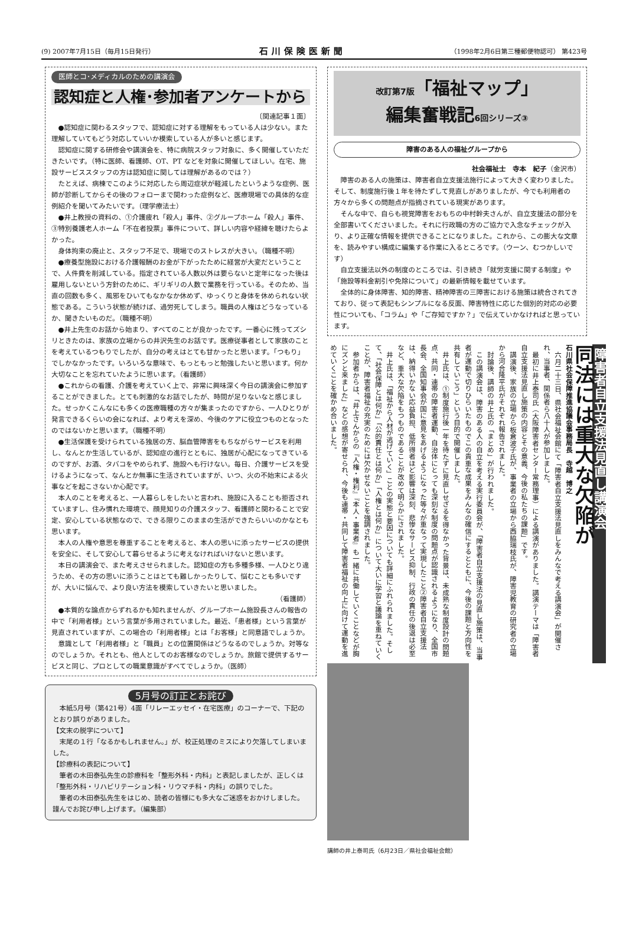(9) 2007年7月15日（毎月15日発行） 石川保険医新聞 （1998年2月6日第三種郵便物認可） 第423号
医師とコ･メディカルのための講演会
認知症と人権･参加者アンケートから
〔関連記事１面〕
●認知症に関わるスタッフで、認知症に対する理解をもっている人は少ない。また理解していてもどう対応していいか模索している人が多いと感じます。
認知症に関する研修会や講演会を、特に病院スタッフ対象に、多く開催していただきたいです。（特に医師、看護師、OT、PT などを対象に開催してほしい。在宅、施設サービススタッフの方は認知症に関しては理解があるのでは？）
たとえば、病棟でこのように対応したら周辺症状が軽減したというような症例、医師が診断してからその後のフォローまで関わった症例など、医療現場での具体的な症例紹介を聞いてみたいです。（理学療法士）
●井上教授の資料の、①介護疲れ「殺人」事件、②グループホーム「殺人」事件、③特別養護老人ホーム「不在者投票」事件について、詳しい内容や経緯を聴けたらよかった。
身体拘束の廃止と、スタッフ不足で、現場でのストレスが大きい。（職種不明）
●療養型施設における介護報酬のお金が下がったために経営が大変だということで、人件費を削減している。指定されている人数以外は要らないと定年になった後は雇用しないという方針のために、ギリギリの人数で業務を行っている。そのため、当直の回数も多く、風邪をひいてもなかなか休めず、ゆっくりと身体を休められない状態である。こういう状態が続けば、過労死してしまう。職員の人権はどうなっているか、聞きたいものだ。（職種不明）
●井上先生のお話から始まり、すべてのことが良かったです。一番心に残ってズシリときたのは、家族の立場からの井沢先生のお話です。医療従事者として家族のことを考えているつもりでしたが、自分の考えはとても甘かったと思います。「つもり」でしかなかったです。いろいろな意味で、もっともっと勉強したいと思います。何か大切なことを忘れていたように思います。（看護師）
●これからの看護、介護を考えていく上で、非常に興味深く今日の講演会に参加することができました。とても刺激的なお話でしたが、時間が足りないなと感じました。せっかくこんなにも多くの医療職種の方々が集まったのですから、一人ひとりが発言できるくらいの会になれば、より考えを深め、今後のケアに役立つものとなったのではないかと思います。（職種不明）
●生活保護を受けられている独居の方、脳血管障害をもちながらサービスを利用し、なんとか生活しているが、認知症の進行とともに、独居が心配になってきているのですが、お酒、タバコをやめられず、施設へも行けない。毎日、介護サービスを受けるようになって、なんとか無事に生活されていますが、いつ、火の不始末による火事などを起こさないか心配です。
本人のことを考えると、一人暮らしをしたいと言われ、施設に入ることも拒否されていますし、住み慣れた環境で、顔見知りの介護スタッフ、看護師と関わることで安定、安心している状態なので、できる限りこのままの生活ができたらいいのかなとも思います。
本人の人権や意思を尊重することを考えると、本人の思いに添ったサービスの提供を安全に、そして安心して暮らせるように考えなければいけないと思います。
本日の講演会で、また考えさせられました。認知症の方も多種多様、一人ひとり違うため、その方の思いに添うことはとても難しかったりして、悩むことも多いですが、大いに悩んで、より良い方法を模索していきたいと思いました。
（看護師）
●本質的な論点からずれるかも知れませんが、グループホーム施設長さんの報告の中で「利用者様」という言葉が多用されていました。最近、「患者様」という言葉が見直されていますが、この場合の「利用者様」とは「お客様」と同意語でしょうか。
意識として「利用者様」と「職員」との位置関係はどうなるのでしょうか。対等なのでしょうか。それとも、他人としてのお客様なのでしょうか。旅館で提供するサービスと同じ、プロとしての職業意識がすべてでしょうか。（医師）
5月号の訂正とお詫び
本紙5月号（第421号）4面「リレーエッセイ・在宅医療」のコーナーで、下記のとおり誤りがありました。
【文末の脱字について】
末尾の１行「なるかもしれません。」が、校正処理のミスにより欠落してしまいました。
【診療科の表記について】
筆者の木田泰弘先生の診療科を「整形外科・内科」と表記しましたが、正しくは「整形外科・リハビリテーション科・リウマチ科・内科」の誤りでした。
筆者の木田泰弘先生をはじめ、読者の皆様にも多大なご迷惑をおかけしました。謹んでお詫び申し上げます。（編集部）
改訂第7版「福祉マップ」
編集奮戦記6回シリーズ③
障害のある人の福祉グループから
社会福祉士　寺本　紀子（金沢市）
障害のある人の施策は、障害者自立支援法施行によって大きく変わりました。そして、制度施行後１年を待たずして見直しがありましたが、今でも利用者の方々から多くの問題点が指摘されている現実があります。
そんな中で、自らも視覚障害をおもちの中村幹夫さんが、自立支援法の部分を全部書いてくださいました。それに行政職の方のご協力で入念なチェックが入り、より正確な情報を提供できることになりました。これから、この膨大な文章を、読みやすい構成に編集する作業に入るところです。（ウーン、むつかしいです）
自立支援法以外の制度のところでは、引き続き「就労支援に関する制度」や「施設等料金割引や免除について」の最新情報を載せています。
全体的に身体障害、知的障害、精神障害の三障害における施策は統合されてきており、従って表記もシンプルになる反面、障害特性に応じた個別的対応の必要性についても、「コラム」や「ご存知ですか？」で伝えていかなければと思っています。
障害者自立支援法見直し講演会
同法には重大な欠陥が
石川県社会保障推進協議会事務局長　寺越　博之
六月二十三日、県社会福祉会館にて「障害者自立支援法見直しをみんなで考える講演会」が開催され、当事者、関係者ら八十人が参加しました。
最初に井上泰司氏（大阪障害者センター常務理事）による講演がありました。講演テーマは「障害者自立支援法見直し施策の内容とその意義、今後の私たちの課題」です。
講演後、家族の立場から板倉波子氏が、事業者の立場から西脇瑞枝氏が、障害児教育の研究者の立場から河合隆平氏がそれぞれ報告されました。
討論後、講師の井上氏の「まとめ」が行われました。
この講演会は、障害のある人の自立を考える実行委員会が、「障害者自立支援法の見直し施策は、当事者が運動で切りひらいたものでこの貴重な成果をみんなの確信にするとともに、今後の課題と方向性を共有していこう」という目的で開催しました。
井上氏は、①制度施行後一年を待たずに見直しせざるを得なかった背景は、未成熟な制度設計の問題点、共同・連帯の障害者運動、自治体にとっても深刻な制度の問題点が認識されるようになり、全国市長会、全国知事会が国に意見をあげるようになった等々が重なって実現したこと②障害者自立支援法は、納得いかない応益負担、低所得者ほど影響は深刻、悲惨なサービス抑制、行政の責任の後退は必至など、重大な欠陥をもつものであることが改めて明らかにされました。
井上氏は、「福祉から人材が逃げていく」ことの実態と要因についても詳細にふれられました。そして、「社会保障とは何か」「公的責任とは何か」「人権とは何か」について大いに学習と議論を重ねていくことが、障害者福祉の充実のためには欠かせないことを強調されました。
参加者からは、「井上さんからの『人権・権利』『本人・事業者』も一緒に共働していくことなどが胸にズンと来ました」などの感想が寄せられ、今後も連帯・共同して障害者福祉の向上に向けて運動を進めていくことを確かめ合いました。
講師の井上泰司氏（6月23日／県社会福祉会館）